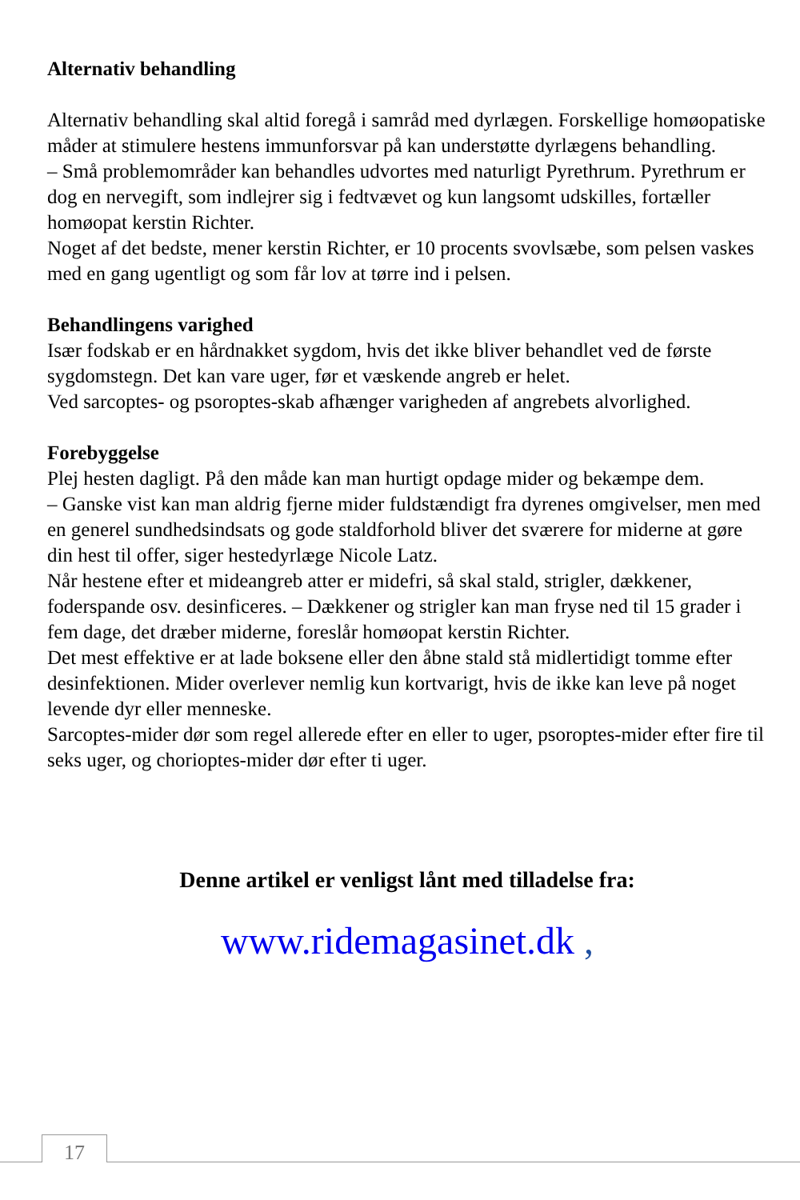Alternativ behandling
Alternativ behandling skal altid foregå i samråd med dyrlægen. Forskellige homøopatiske måder at stimulere hestens immunforsvar på kan understøtte dyrlægens behandling.
– Små problemområder kan behandles udvortes med naturligt Pyrethrum. Pyrethrum er dog en nervegift, som indlejrer sig i fedtvævet og kun langsomt udskilles, fortæller homøopat kerstin Richter.
Noget af det bedste, mener kerstin Richter, er 10 procents svovlsæbe, som pelsen vaskes med en gang ugentligt og som får lov at tørre ind i pelsen.
Behandlingens varighed
Især fodskab er en hårdnakket sygdom, hvis det ikke bliver behandlet ved de første sygdomstegn. Det kan vare uger, før et væskende angreb er helet.
Ved sarcoptes- og psoroptes-skab afhænger varigheden af angrebets alvorlighed.
Forebyggelse
Plej hesten dagligt. På den måde kan man hurtigt opdage mider og bekæmpe dem.
– Ganske vist kan man aldrig fjerne mider fuldstændigt fra dyrenes omgivelser, men med en generel sundhedsindsats og gode staldforhold bliver det sværere for miderne at gøre din hest til offer, siger hestedyrlæge Nicole Latz.
Når hestene efter et mideangreb atter er midefri, så skal stald, strigler, dækkener, foderspande osv. desinficeres. – Dækkener og strigler kan man fryse ned til 15 grader i fem dage, det dræber miderne, foreslår homøopat kerstin Richter.
Det mest effektive er at lade boksene eller den åbne stald stå midlertidigt tomme efter desinfektionen. Mider overlever nemlig kun kortvarigt, hvis de ikke kan leve på noget levende dyr eller menneske.
Sarcoptes-mider dør som regel allerede efter en eller to uger, psoroptes-mider efter fire til seks uger, og chorioptes-mider dør efter ti uger.
Denne artikel er venligst lånt med tilladelse fra:
www.ridemagasinet.dk ,
17